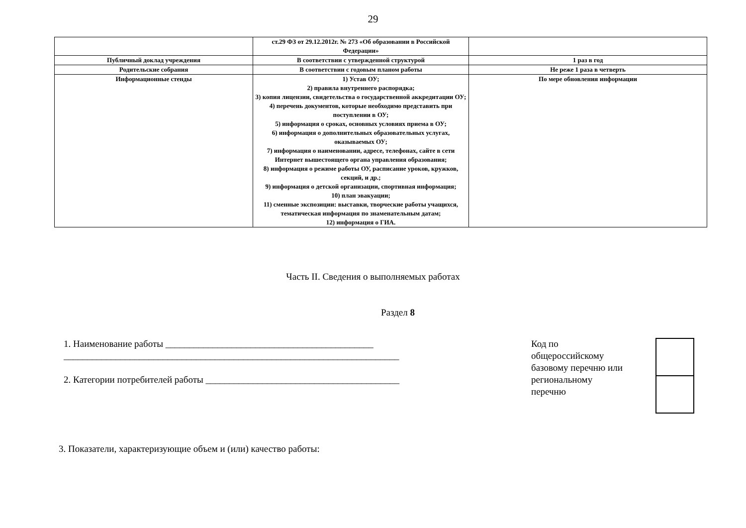29
| | ст.29 ФЗ от 29.12.2012г. № 273 «Об образовании в Российской Федерации» | |
| Публичный доклад учреждения | В соответствии с утвержденной структурой | 1 раз в год |
| Родительские собрания | В соответствии с годовым планом работы | Не реже 1 раза в четверть |
| Информационные стенды | 1) Устав ОУ; 2) правила внутреннего распорядка; 3) копия лицензии, свидетельства о государственной аккредитации ОУ; 4) перечень документов, которые необходимо представить при поступлении в ОУ; 5) информация о сроках, основных условиях приема в ОУ; 6) информация о дополнительных образовательных услугах, оказываемых ОУ; 7) информация о наименовании, адресе, телефонах, сайте в сети Интернет вышестоящего органа управления образования; 8) информация о режиме работы ОУ, расписание уроков, кружков, секций, и др.; 9) информация о детской организации, спортивная информация; 10) план эвакуации; 11) сменные экспозиции: выставки, творческие работы учащихся, тематическая информация по знаменательным датам; 12) информация о ГИА. | По мере обновления информации |
Часть II. Сведения о выполняемых работах
Раздел 8
1. Наименование работы ____________________________________________
_______________________________________________________________________
2. Категории потребителей работы _________________________________________
Код по общероссийскому базовому перечню или региональному перечню
3. Показатели, характеризующие объем и (или) качество работы: